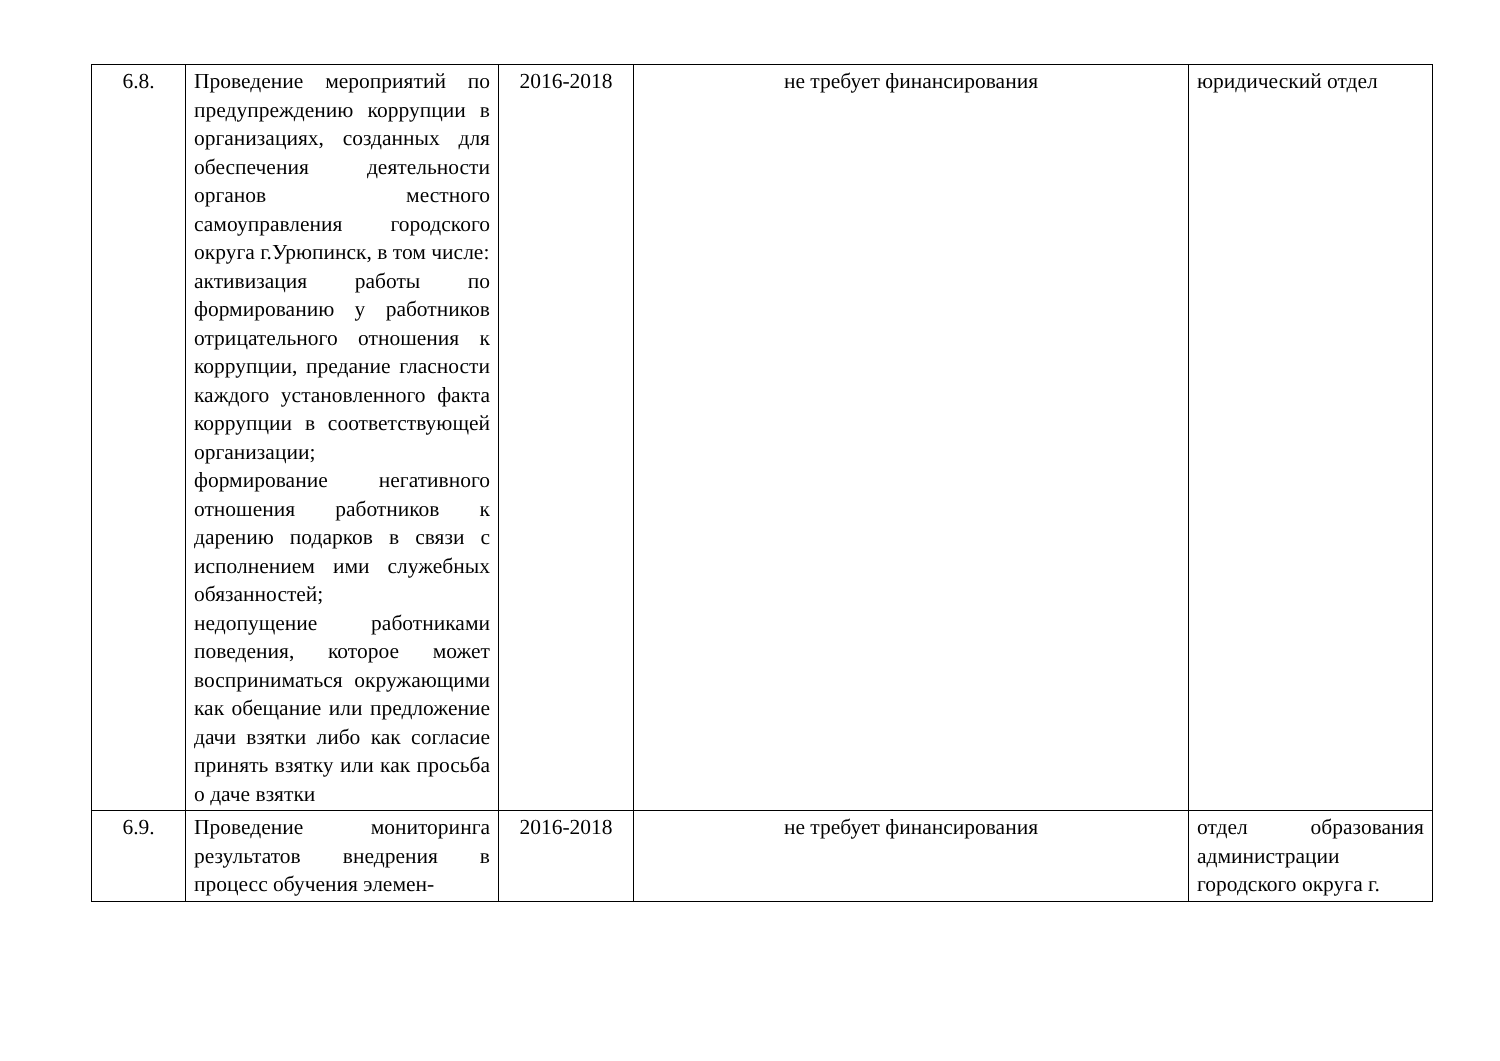| 6.8. | Проведение мероприятий по предупреждению коррупции в организациях, созданных для обеспечения деятельности органов местного самоуправления городского округа г.Урюпинск, в том числе: активизация работы по формированию у работников отрицательного отношения к коррупции, предание гласности каждого установленного факта коррупции в соответствующей организации; формирование негативного отношения работников к дарению подарков в связи с исполнением ими служебных обязанностей; недопущение работниками поведения, которое может восприниматься окружающими как обещание или предложение дачи взятки либо как согласие принять взятку или как просьба о даче взятки | 2016-2018 | не требует финансирования | юридический отдел |
| 6.9. | Проведение мониторинга результатов внедрения в процесс обучения элемен- | 2016-2018 | не требует финансирования | отдел образования администрации городского округа г. |